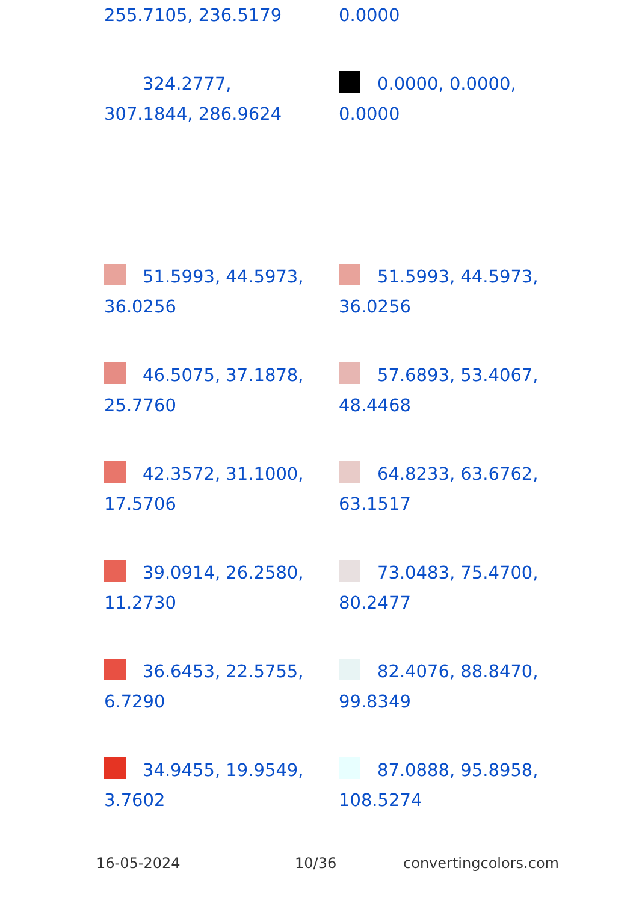255.7105, 236.5179 0.0000
324.2777,
307.1844, 286.9624
0.0000, 0.0000,
0.0000
51.5993, 44.5973,
36.0256
51.5993, 44.5973,
36.0256
46.5075, 37.1878,
25.7760
57.6893, 53.4067,
48.4468
42.3572, 31.1000,
17.5706
64.8233, 63.6762,
63.1517
39.0914, 26.2580,
11.2730
73.0483, 75.4700,
80.2477
36.6453, 22.5755,
6.7290
82.4076, 88.8470,
99.8349
34.9455, 19.9549,
3.7602
87.0888, 95.8958,
108.5274
16-05-2024 10/36 convertingcolors.com